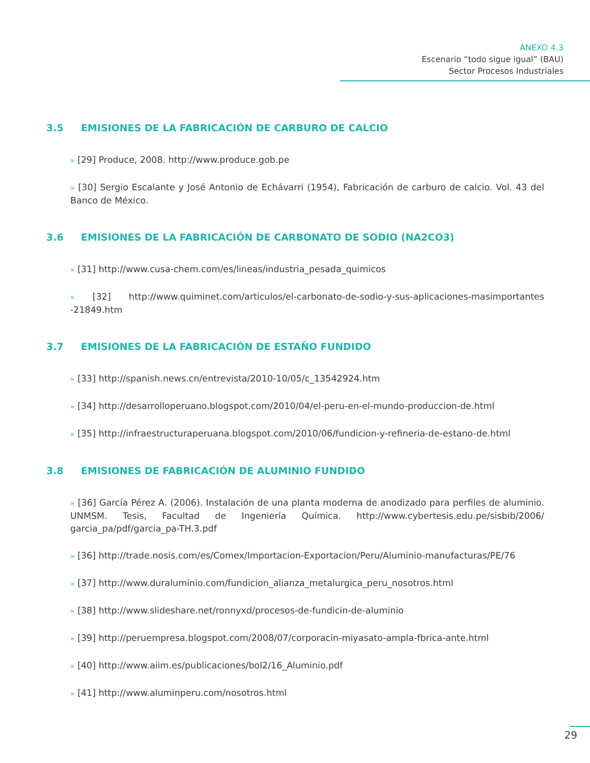ANEXO 4.3
Escenario “todo sigue igual” (BAU)
Sector Procesos Industriales
3.5 EMISIONES DE LA FABRICACIÓN DE CARBURO DE CALCIO
» [29] Produce, 2008. http://www.produce.gob.pe
» [30] Sergio Escalante y José Antonio de Echávarri (1954), Fabricación de carburo de calcio. Vol. 43 del Banco de México.
3.6 EMISIONES DE LA FABRICACIÓN DE CARBONATO DE SODIO (NA2CO3)
» [31] http://www.cusa-chem.com/es/lineas/industria_pesada_quimicos
» [32] http://www.quiminet.com/articulos/el-carbonato-de-sodio-y-sus-aplicaciones-masimportantes -21849.htm
3.7 EMISIONES DE LA FABRICACIÓN DE ESTAÑO FUNDIDO
» [33] http://spanish.news.cn/entrevista/2010-10/05/c_13542924.htm
» [34] http://desarrolloperuano.blogspot.com/2010/04/el-peru-en-el-mundo-produccion-de.html
» [35] http://infraestructuraperuana.blogspot.com/2010/06/fundicion-y-refineria-de-estano-de.html
3.8 EMISIONES DE FABRICACIÓN DE ALUMINIO FUNDIDO
» [36] García Pérez A. (2006). Instalación de una planta moderna de anodizado para perfiles de aluminio. UNMSM. Tesis, Facultad de Ingeniería Química. http://www.cybertesis.edu.pe/sisbib/2006/ garcia_pa/pdf/garcia_pa-TH.3.pdf
» [36] http://trade.nosis.com/es/Comex/Importacion-Exportacion/Peru/Aluminio-manufacturas/PE/76
» [37] http://www.duraluminio.com/fundicion_alianza_metalurgica_peru_nosotros.html
» [38] http://www.slideshare.net/ronnyxd/procesos-de-fundicin-de-aluminio
» [39] http://peruempresa.blogspot.com/2008/07/corporacin-miyasato-ampla-fbrica-ante.html
» [40] http://www.aiim.es/publicaciones/bol2/16_Aluminio.pdf
» [41] http://www.aluminperu.com/nosotros.html
29